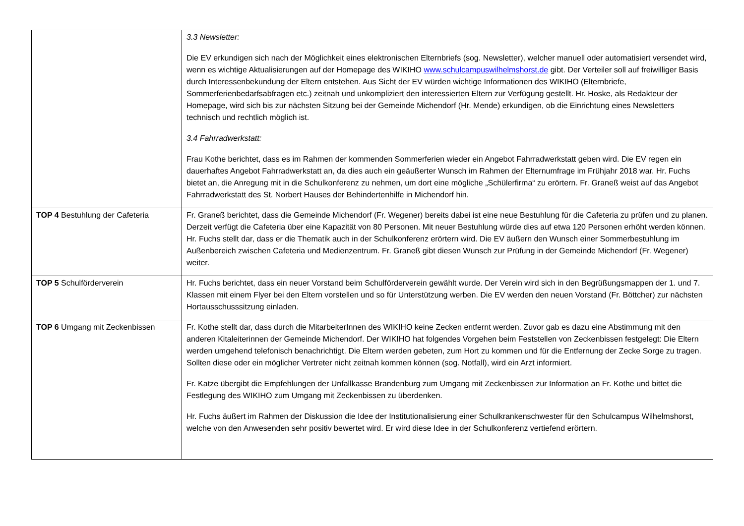| | 3.3 Newsletter: Die EV erkundigen sich nach der Möglichkeit eines elektronischen Elternbriefs (sog. Newsletter), welcher manuell oder automatisiert versendet wird, wenn es wichtige Aktualisierungen auf der Homepage des WIKIHO www.schulcampuswilhelmshorst.de gibt. Der Verteiler soll auf freiwilliger Basis durch Interessenbekundung der Eltern entstehen. Aus Sicht der EV würden wichtige Informationen des WIKIHO (Elternbriefe, Sommerferienbedarfsabfragen etc.) zeitnah und unkompliziert den interessierten Eltern zur Verfügung gestellt. Hr. Hoske, als Redakteur der Homepage, wird sich bis zur nächsten Sitzung bei der Gemeinde Michendorf (Hr. Mende) erkundigen, ob die Einrichtung eines Newsletters technisch und rechtlich möglich ist. 3.4 Fahrradwerkstatt: Frau Kothe berichtet, dass es im Rahmen der kommenden Sommerferien wieder ein Angebot Fahrradwerkstatt geben wird. Die EV regen ein dauerhaftes Angebot Fahrradwerkstatt an, da dies auch ein geäußerter Wunsch im Rahmen der Elternumfrage im Frühjahr 2018 war. Hr. Fuchs bietet an, die Anregung mit in die Schulkonferenz zu nehmen, um dort eine mögliche „Schülerfirma“ zu erörtern. Fr. Graneß weist auf das Angebot Fahrradwerkstatt des St. Norbert Hauses der Behindertenhilfe in Michendorf hin. |
| TOP 4 Bestuhlung der Cafeteria | Fr. Graneß berichtet, dass die Gemeinde Michendorf (Fr. Wegener) bereits dabei ist eine neue Bestuhlung für die Cafeteria zu prüfen und zu planen. Derzeit verfügt die Cafeteria über eine Kapazität von 80 Personen. Mit neuer Bestuhlung würde dies auf etwa 120 Personen erhöht werden können. Hr. Fuchs stellt dar, dass er die Thematik auch in der Schulkonferenz erörtern wird. Die EV äußern den Wunsch einer Sommerbestuhlung im Außenbereich zwischen Cafeteria und Medienzentrum. Fr. Graneß gibt diesen Wunsch zur Prüfung in der Gemeinde Michendorf (Fr. Wegener) weiter. |
| TOP 5 Schulförderverein | Hr. Fuchs berichtet, dass ein neuer Vorstand beim Schulförderverein gewählt wurde. Der Verein wird sich in den Begrüßungsmappen der 1. und 7. Klassen mit einem Flyer bei den Eltern vorstellen und so für Unterstützung werben. Die EV werden den neuen Vorstand (Fr. Böttcher) zur nächsten Hortausschusssitzung einladen. |
| TOP 6 Umgang mit Zeckenbissen | Fr. Kothe stellt dar, dass durch die MitarbeiterInnen des WIKIHO keine Zecken entfernt werden. Zuvor gab es dazu eine Abstimmung mit den anderen Kitaleiterinnen der Gemeinde Michendorf. Der WIKIHO hat folgendes Vorgehen beim Feststellen von Zeckenbissen festgelegt: Die Eltern werden umgehend telefonisch benachrichtigt. Die Eltern werden gebeten, zum Hort zu kommen und für die Entfernung der Zecke Sorge zu tragen. Sollten diese oder ein möglicher Vertreter nicht zeitnah kommen können (sog. Notfall), wird ein Arzt informiert. Fr. Katze übergibt die Empfehlungen der Unfallkasse Brandenburg zum Umgang mit Zeckenbissen zur Information an Fr. Kothe und bittet die Festlegung des WIKIHO zum Umgang mit Zeckenbissen zu überdenken. Hr. Fuchs äußert im Rahmen der Diskussion die Idee der Institutionalisierung einer Schulkrankenschwester für den Schulcampus Wilhelmshorst, welche von den Anwesenden sehr positiv bewertet wird. Er wird diese Idee in der Schulkonferenz vertiefend erörtern. |